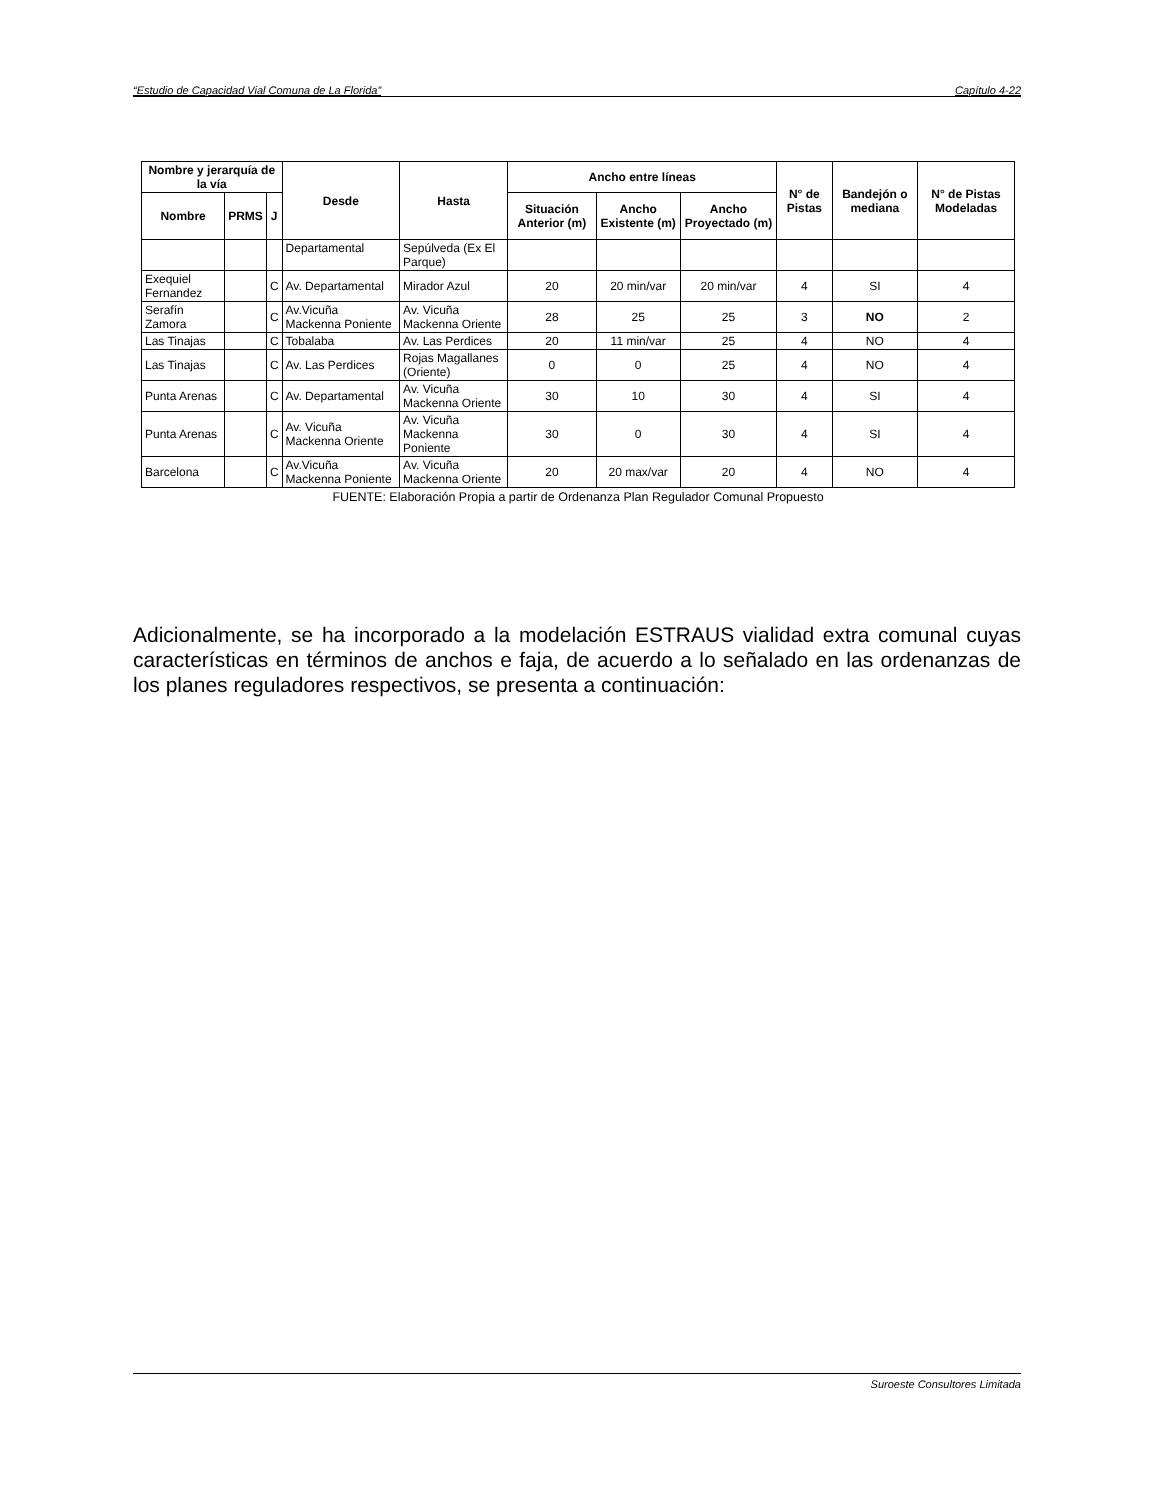“Estudio de Capacidad Vial Comuna de La Florida” Capítulo 4-22
| Nombre y jerarquía de la vía | | | Desde | Hasta | Ancho entre líneas | | | N° de Pistas | Bandejón o mediana | N° de Pistas Modeladas |
| --- | --- | --- | --- | --- | --- | --- | --- | --- | --- | --- |
| Nombre | PRMS | J | | | Situación Anterior (m) | Ancho Existente (m) | Ancho Proyectado (m) | | | |
| | | | Departamental | Sepúlveda (Ex El Parque) | | | | | | |
| Exequiel Fernandez | | C | Av. Departamental | Mirador Azul | 20 | 20 min/var | 20 min/var | 4 | SI | 4 |
| Serafín Zamora | | C | Av.Vicuña Mackenna Poniente | Av. Vicuña Mackenna Oriente | 28 | 25 | 25 | 3 | NO | 2 |
| Las Tinajas | | C | Tobalaba | Av. Las Perdices | 20 | 11 min/var | 25 | 4 | NO | 4 |
| Las Tinajas | | C | Av. Las Perdices | Rojas Magallanes (Oriente) | 0 | 0 | 25 | 4 | NO | 4 |
| Punta Arenas | | C | Av. Departamental | Av. Vicuña Mackenna Oriente | 30 | 10 | 30 | 4 | SI | 4 |
| Punta Arenas | | C | Av. Vicuña Mackenna Oriente | Av. Vicuña Mackenna Poniente | 30 | 0 | 30 | 4 | SI | 4 |
| Barcelona | | C | Av.Vicuña Mackenna Poniente | Av. Vicuña Mackenna Oriente | 20 | 20 max/var | 20 | 4 | NO | 4 |
FUENTE: Elaboración Propia a partir de Ordenanza Plan Regulador Comunal Propuesto
Adicionalmente, se ha incorporado a la modelación ESTRAUS vialidad extra comunal cuyas características en términos de anchos e faja, de acuerdo a lo señalado en las ordenanzas de los planes reguladores respectivos, se presenta a continuación:
Suroeste Consultores Limitada